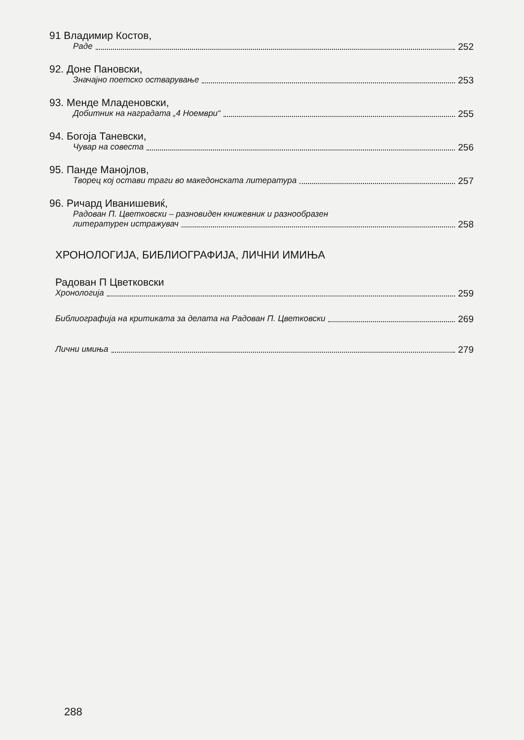91 Владимир Костов,
Раде 252
92. Доне Пановски,
Значајно поетско остварување 253
93. Менде Младеновски,
Добитник на наградата „4 Ноември“ 255
94. Богоја Таневски,
Чувар на совеста 256
95. Панде Манојлов,
Творец кој остави траги во македонската литература 257
96. Ричард Иванишевиќ,
Радован П. Цветковски – разновиден книжевник и разнообразен
литературен истражувач 258
ХРОНОЛОГИЈА, БИБЛИОГРАФИЈА, ЛИЧНИ ИМИЊА
Радован П Цветковски
Хронологија 259
Библиографија на критиката за делата на Радован П. Цветковски 269
Лични имиња 279
288